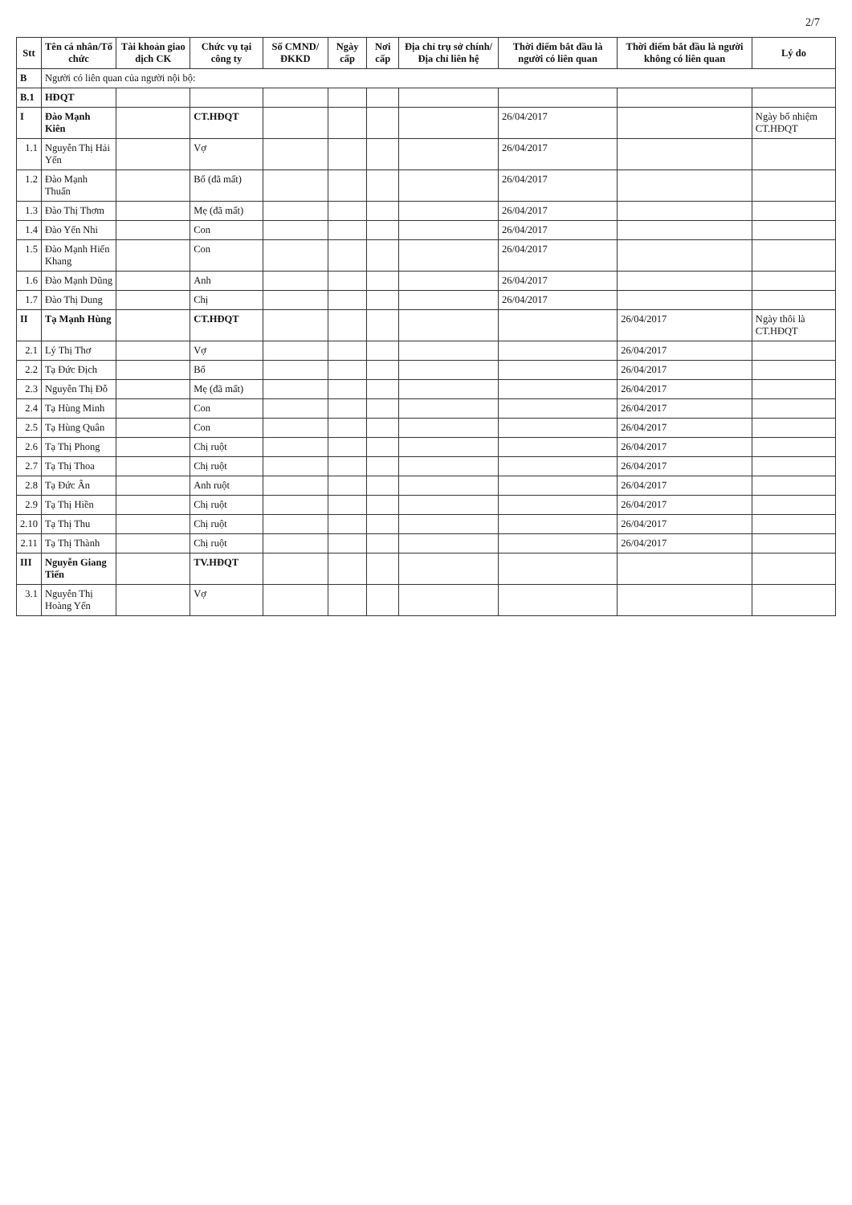2/7
| Stt | Tên cá nhân/Tổ chức | Tài khoản giao dịch CK | Chức vụ tại công ty | Số CMND/ ĐKKD | Ngày cấp | Nơi cấp | Địa chỉ trụ sở chính/ Địa chỉ liên hệ | Thời điểm bắt đầu là người có liên quan | Thời điểm bắt đầu là người không có liên quan | Lý do |
| --- | --- | --- | --- | --- | --- | --- | --- | --- | --- | --- |
| B | Người có liên quan của người nội bộ: | | | | | | | | | |
| B.1 | HĐQT | | | | | | | | | |
| I | Đào Mạnh Kiên | | CT.HĐQT | | | | | 26/04/2017 | | Ngày bổ nhiệm CT.HĐQT |
| 1.1 | Nguyễn Thị Hải Yến | | Vợ | | | | | 26/04/2017 | | |
| 1.2 | Đào Mạnh Thuấn | | Bố (đã mất) | | | | | 26/04/2017 | | |
| 1.3 | Đào Thị Thơm | | Mẹ (đã mất) | | | | | 26/04/2017 | | |
| 1.4 | Đào Yến Nhi | | Con | | | | | 26/04/2017 | | |
| 1.5 | Đào Mạnh Hiển Khang | | Con | | | | | 26/04/2017 | | |
| 1.6 | Đào Mạnh Dũng | | Anh | | | | | 26/04/2017 | | |
| 1.7 | Đào Thị Dung | | Chị | | | | | 26/04/2017 | | |
| II | Tạ Mạnh Hùng | | CT.HĐQT | | | | | | 26/04/2017 | Ngày thôi là CT.HĐQT |
| 2.1 | Lý Thị Thơ | | Vợ | | | | | | 26/04/2017 | |
| 2.2 | Tạ Đức Địch | | Bố | | | | | | 26/04/2017 | |
| 2.3 | Nguyễn Thị Đỗ | | Mẹ (đã mất) | | | | | | 26/04/2017 | |
| 2.4 | Tạ Hùng Minh | | Con | | | | | | 26/04/2017 | |
| 2.5 | Tạ Hùng Quân | | Con | | | | | | 26/04/2017 | |
| 2.6 | Tạ Thị Phong | | Chị ruột | | | | | | 26/04/2017 | |
| 2.7 | Tạ Thị Thoa | | Chị ruột | | | | | | 26/04/2017 | |
| 2.8 | Tạ Đức Ân | | Anh ruột | | | | | | 26/04/2017 | |
| 2.9 | Tạ Thị Hiền | | Chị ruột | | | | | | 26/04/2017 | |
| 2.10 | Tạ Thị Thu | | Chị ruột | | | | | | 26/04/2017 | |
| 2.11 | Tạ Thị Thành | | Chị ruột | | | | | | 26/04/2017 | |
| III | Nguyễn Giang Tiến | | TV.HĐQT | | | | | | | |
| 3.1 | Nguyễn Thị Hoàng Yến | | Vợ | | | | | | | |